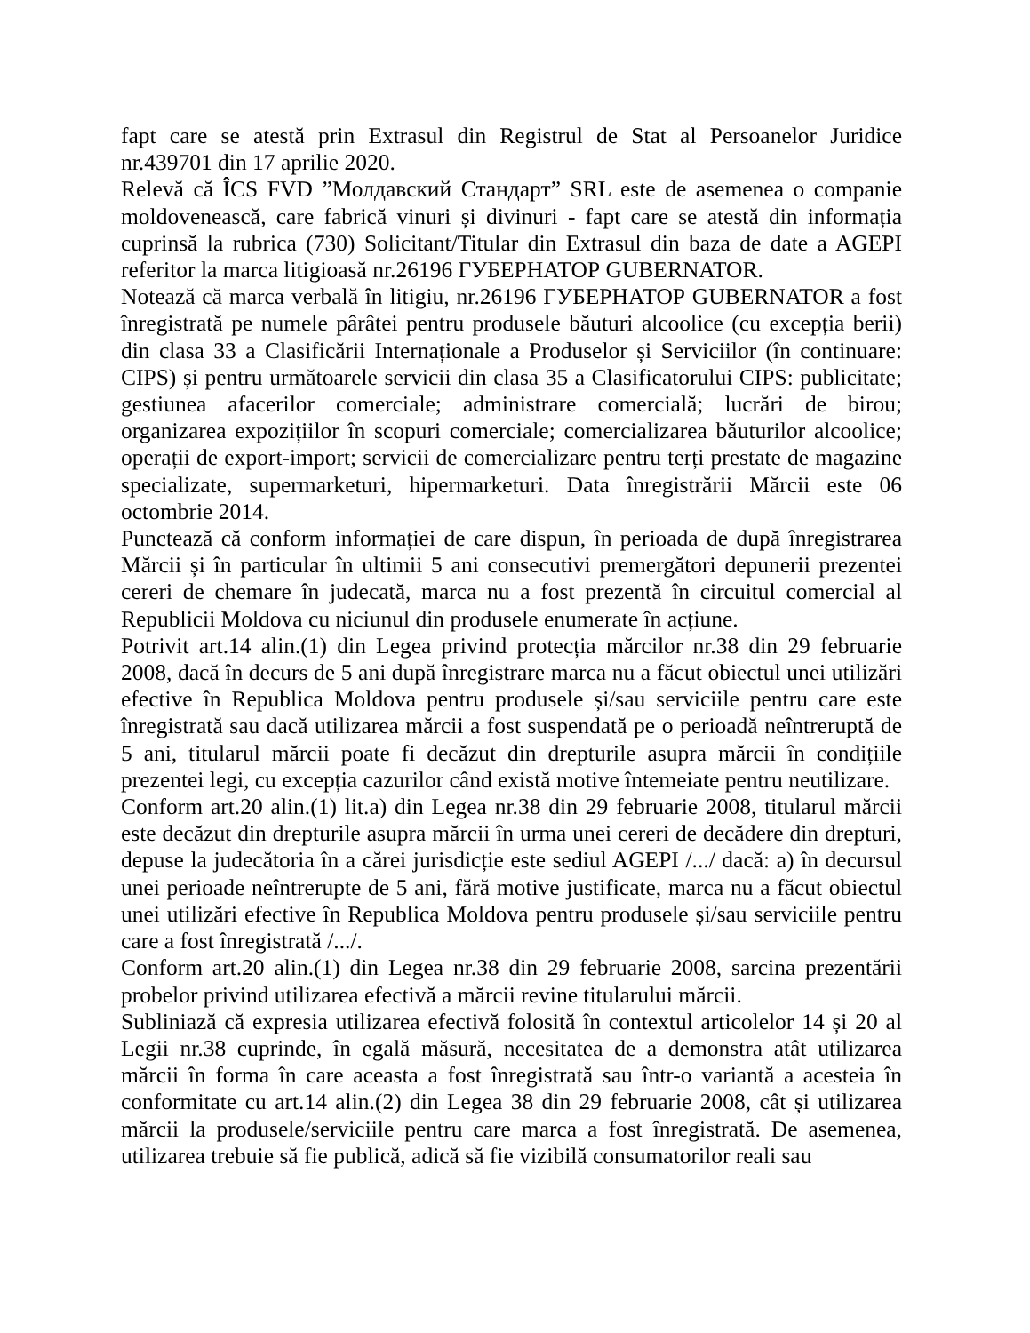fapt care se atestă prin Extrasul din Registrul de Stat al Persoanelor Juridice nr.439701 din 17 aprilie 2020.
Relevă că ÎCS FVD ”Молдавский Стандарт” SRL este de asemenea o companie moldovenească, care fabrică vinuri și divinuri - fapt care se atestă din informația cuprinsă la rubrica (730) Solicitant/Titular din Extrasul din baza de date a AGEPI referitor la marca litigioasă nr.26196 ГУБЕРНАТОР GUBERNATOR.
Notează că marca verbală în litigiu, nr.26196 ГУБЕРНАТОР GUBERNATOR a fost înregistrată pe numele pârâtei pentru produsele băuturi alcoolice (cu excepția berii) din clasa 33 a Clasificării Internaționale a Produselor și Serviciilor (în continuare: CIPS) și pentru următoarele servicii din clasa 35 a Clasificatorului CIPS: publicitate; gestiunea afacerilor comerciale; administrare comercială; lucrări de birou; organizarea expozițiilor în scopuri comerciale; comercializarea băuturilor alcoolice; operații de export-import; servicii de comercializare pentru terți prestate de magazine specializate, supermarketuri, hipermarketuri. Data înregistrării Mărcii este 06 octombrie 2014.
Punctează că conform informației de care dispun, în perioada de după înregistrarea Mărcii și în particular în ultimii 5 ani consecutivi premergători depunerii prezentei cereri de chemare în judecată, marca nu a fost prezentă în circuitul comercial al Republicii Moldova cu niciunul din produsele enumerate în acțiune.
Potrivit art.14 alin.(1) din Legea privind protecția mărcilor nr.38 din 29 februarie 2008, dacă în decurs de 5 ani după înregistrare marca nu a făcut obiectul unei utilizări efective în Republica Moldova pentru produsele și/sau serviciile pentru care este înregistrată sau dacă utilizarea mărcii a fost suspendată pe o perioadă neîntreruptă de 5 ani, titularul mărcii poate fi decăzut din drepturile asupra mărcii în condițiile prezentei legi, cu excepția cazurilor când există motive întemeiate pentru neutilizare.
Conform art.20 alin.(1) lit.a) din Legea nr.38 din 29 februarie 2008, titularul mărcii este decăzut din drepturile asupra mărcii în urma unei cereri de decădere din drepturi, depuse la judecătoria în a cărei jurisdicție este sediul AGEPI /.../ dacă: a) în decursul unei perioade neîntrerupte de 5 ani, fără motive justificate, marca nu a făcut obiectul unei utilizări efective în Republica Moldova pentru produsele și/sau serviciile pentru care a fost înregistrată /.../.
Conform art.20 alin.(1) din Legea nr.38 din 29 februarie 2008, sarcina prezentării probelor privind utilizarea efectivă a mărcii revine titularului mărcii.
Subliniază că expresia utilizarea efectivă folosită în contextul articolelor 14 și 20 al Legii nr.38 cuprinde, în egală măsură, necesitatea de a demonstra atât utilizarea mărcii în forma în care aceasta a fost înregistrată sau într-o variantă a acesteia în conformitate cu art.14 alin.(2) din Legea 38 din 29 februarie 2008, cât și utilizarea mărcii la produsele/serviciile pentru care marca a fost înregistrată. De asemenea, utilizarea trebuie să fie publică, adică să fie vizibilă consumatorilor reali sau